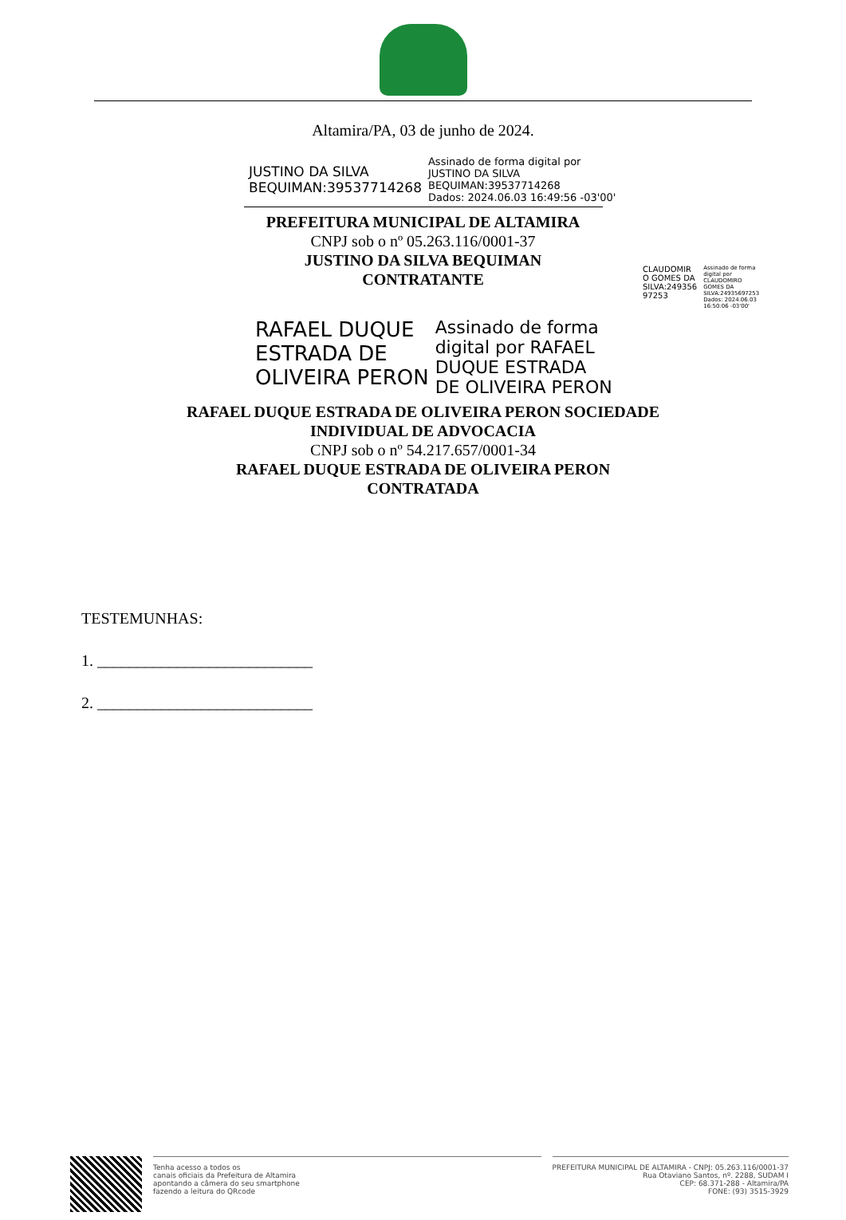Altamira/PA, 03 de junho de 2024.
JUSTINO DA SILVA
BEQUIMAN:39537714268
Assinado de forma digital por
JUSTINO DA SILVA
BEQUIMAN:39537714268
Dados: 2024.06.03 16:49:56 -03'00'
PREFEITURA MUNICIPAL DE ALTAMIRA
CNPJ sob o nº 05.263.116/0001-37
JUSTINO DA SILVA BEQUIMAN
CONTRATANTE
CLAUDOMIR
O GOMES DA
SILVA:249356
97253
Assinado de forma
digital por
CLAUDOMIRO
GOMES DA
SILVA:24935697253
Dados: 2024.06.03
16:50:06 -03'00'
RAFAEL DUQUE
ESTRADA DE
OLIVEIRA PERON
Assinado de forma
digital por RAFAEL
DUQUE ESTRADA
DE OLIVEIRA PERON
RAFAEL DUQUE ESTRADA DE OLIVEIRA PERON SOCIEDADE
INDIVIDUAL DE ADVOCACIA
CNPJ sob o nº 54.217.657/0001-34
RAFAEL DUQUE ESTRADA DE OLIVEIRA PERON
CONTRATADA
TESTEMUNHAS:
1. ___________________________
2. ___________________________
Tenha acesso a todos os
canais oficiais da Prefeitura de Altamira
apontando a câmera do seu smartphone
fazendo a leitura do QRcode
PREFEITURA MUNICIPAL DE ALTAMIRA - CNPJ: 05.263.116/0001-37
Rua Otaviano Santos, nº. 2288, SUDAM I
CEP: 68.371-288 - Altamira/PA
FONE: (93) 3515-3929